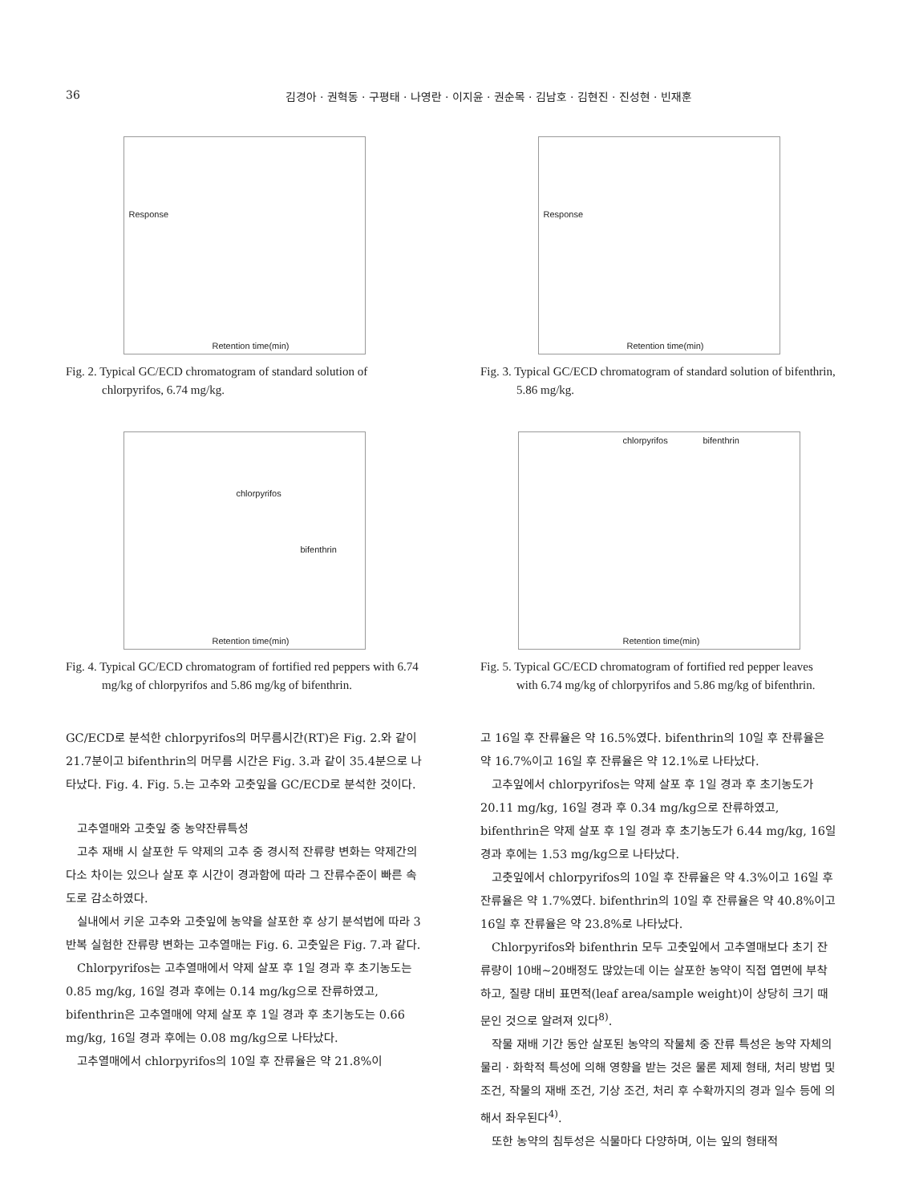36 김경아 · 권혁동 · 구평태 · 나영란 · 이지윤 · 권순목 · 김남호 · 김현진 · 진성현 · 빈재훈
Response
Retention time(min)
Fig. 2. Typical GC/ECD chromatogram of standard solution of chlorpyrifos, 6.74 mg/kg.
Response
Retention time(min)
Fig. 3. Typical GC/ECD chromatogram of standard solution of bifenthrin, 5.86 mg/kg.
chlorpyrifos
bifenthrin
Retention time(min)
Fig. 4. Typical GC/ECD chromatogram of fortified red peppers with 6.74 mg/kg of chlorpyrifos and 5.86 mg/kg of bifenthrin.
chlorpyrifos bifenthrin
Retention time(min)
Fig. 5. Typical GC/ECD chromatogram of fortified red pepper leaves with 6.74 mg/kg of chlorpyrifos and 5.86 mg/kg of bifenthrin.
GC/ECD로 분석한 chlorpyrifos의 머무름시간(RT)은 Fig. 2.와 같이 21.7분이고 bifenthrin의 머무름 시간은 Fig. 3.과 같이 35.4분으로 나타났다. Fig. 4. Fig. 5.는 고추와 고춧잎을 GC/ECD로 분석한 것이다.
고추열매와 고춧잎 중 농약잔류특성
고추 재배 시 살포한 두 약제의 고추 중 경시적 잔류량 변화는 약제간의 다소 차이는 있으나 살포 후 시간이 경과함에 따라 그 잔류수준이 빠른 속도로 감소하였다.
실내에서 키운 고추와 고춧잎에 농약을 살포한 후 상기 분석법에 따라 3반복 실험한 잔류량 변화는 고추열매는 Fig. 6. 고춧잎은 Fig. 7.과 같다.
Chlorpyrifos는 고추열매에서 약제 살포 후 1일 경과 후 초기농도는 0.85 mg/kg, 16일 경과 후에는 0.14 mg/kg으로 잔류하였고, bifenthrin은 고추열매에 약제 살포 후 1일 경과 후 초기농도는 0.66 mg/kg, 16일 경과 후에는 0.08 mg/kg으로 나타났다.
고추열매에서 chlorpyrifos의 10일 후 잔류율은 약 21.8%이
고 16일 후 잔류율은 약 16.5%였다. bifenthrin의 10일 후 잔류율은 약 16.7%이고 16일 후 잔류율은 약 12.1%로 나타났다.
고추잎에서 chlorpyrifos는 약제 살포 후 1일 경과 후 초기농도가 20.11 mg/kg, 16일 경과 후 0.34 mg/kg으로 잔류하였고, bifenthrin은 약제 살포 후 1일 경과 후 초기농도가 6.44 mg/kg, 16일 경과 후에는 1.53 mg/kg으로 나타났다.
고춧잎에서 chlorpyrifos의 10일 후 잔류율은 약 4.3%이고 16일 후 잔류율은 약 1.7%였다. bifenthrin의 10일 후 잔류율은 약 40.8%이고 16일 후 잔류율은 약 23.8%로 나타났다.
Chlorpyrifos와 bifenthrin 모두 고춧잎에서 고추열매보다 초기 잔류량이 10배~20배정도 많았는데 이는 살포한 농약이 직접 엽면에 부착하고, 질량 대비 표면적(leaf area/sample weight)이 상당히 크기 때문인 것으로 알려져 있다<sup>8)</sup>.
작물 재배 기간 동안 살포된 농약의 작물체 중 잔류 특성은 농약 자체의 물리 · 화학적 특성에 의해 영향을 받는 것은 물론 제제 형태, 처리 방법 및 조건, 작물의 재배 조건, 기상 조건, 처리 후 수확까지의 경과 일수 등에 의해서 좌우된다<sup>4)</sup>.
또한 농약의 침투성은 식물마다 다양하며, 이는 잎의 형태적